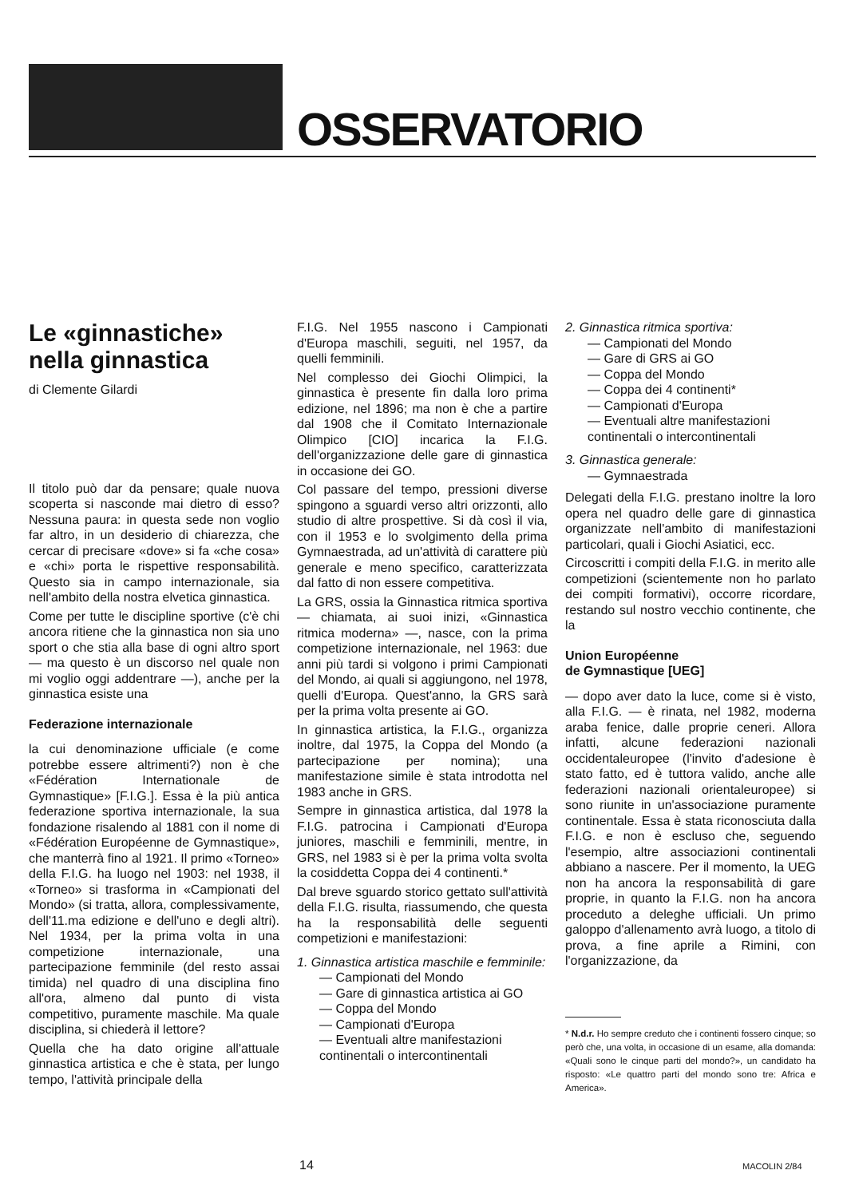OSSERVATORIO
Le «ginnastiche» nella ginnastica
di Clemente Gilardi
Il titolo può dar da pensare; quale nuova scoperta si nasconde mai dietro di esso? Nessuna paura: in questa sede non voglio far altro, in un desiderio di chiarezza, che cercar di precisare «dove» si fa «che cosa» e «chi» porta le rispettive responsabilità. Questo sia in campo internazionale, sia nell'ambito della nostra elvetica ginnastica.
Come per tutte le discipline sportive (c'è chi ancora ritiene che la ginnastica non sia uno sport o che stia alla base di ogni altro sport — ma questo è un discorso nel quale non mi voglio oggi addentrare —), anche per la ginnastica esiste una
Federazione internazionale
la cui denominazione ufficiale (e come potrebbe essere altrimenti?) non è che «Fédération Internationale de Gymnastique» [F.I.G.]. Essa è la più antica federazione sportiva internazionale, la sua fondazione risalendo al 1881 con il nome di «Fédération Européenne de Gymnastique», che manterrà fino al 1921. Il primo «Torneo» della F.I.G. ha luogo nel 1903: nel 1938, il «Torneo» si trasforma in «Campionati del Mondo» (si tratta, allora, complessivamente, dell'11.ma edizione e dell'uno e degli altri). Nel 1934, per la prima volta in una competizione internazionale, una partecipazione femminile (del resto assai timida) nel quadro di una disciplina fino all'ora, almeno dal punto di vista competitivo, puramente maschile. Ma quale disciplina, si chiederà il lettore?
Quella che ha dato origine all'attuale ginnastica artistica e che è stata, per lungo tempo, l'attività principale della
F.I.G. Nel 1955 nascono i Campionati d'Europa maschili, seguiti, nel 1957, da quelli femminili.
Nel complesso dei Giochi Olimpici, la ginnastica è presente fin dalla loro prima edizione, nel 1896; ma non è che a partire dal 1908 che il Comitato Internazionale Olimpico [CIO] incarica la F.I.G. dell'organizzazione delle gare di ginnastica in occasione dei GO.
Col passare del tempo, pressioni diverse spingono a sguardi verso altri orizzonti, allo studio di altre prospettive. Si dà così il via, con il 1953 e lo svolgimento della prima Gymnaestrada, ad un'attività di carattere più generale e meno specifico, caratterizzata dal fatto di non essere competitiva.
La GRS, ossia la Ginnastica ritmica sportiva — chiamata, ai suoi inizi, «Ginnastica ritmica moderna» —, nasce, con la prima competizione internazionale, nel 1963: due anni più tardi si volgono i primi Campionati del Mondo, ai quali si aggiungono, nel 1978, quelli d'Europa. Quest'anno, la GRS sarà per la prima volta presente ai GO.
In ginnastica artistica, la F.I.G., organizza inoltre, dal 1975, la Coppa del Mondo (a partecipazione per nomina); una manifestazione simile è stata introdotta nel 1983 anche in GRS.
Sempre in ginnastica artistica, dal 1978 la F.I.G. patrocina i Campionati d'Europa juniores, maschili e femminili, mentre, in GRS, nel 1983 si è per la prima volta svolta la cosiddetta Coppa dei 4 continenti.*
Dal breve sguardo storico gettato sull'attività della F.I.G. risulta, riassumendo, che questa ha la responsabilità delle seguenti competizioni e manifestazioni:
1. Ginnastica artistica maschile e femminile:
— Campionati del Mondo
— Gare di ginnastica artistica ai GO
— Coppa del Mondo
— Campionati d'Europa
— Eventuali altre manifestazioni continentali o intercontinentali
2. Ginnastica ritmica sportiva:
— Campionati del Mondo
— Gare di GRS ai GO
— Coppa del Mondo
— Coppa dei 4 continenti*
— Campionati d'Europa
— Eventuali altre manifestazioni continentali o intercontinentali
3. Ginnastica generale:
— Gymnaestrada
Delegati della F.I.G. prestano inoltre la loro opera nel quadro delle gare di ginnastica organizzate nell'ambito di manifestazioni particolari, quali i Giochi Asiatici, ecc.
Circoscritti i compiti della F.I.G. in merito alle competizioni (scientemente non ho parlato dei compiti formativi), occorre ricordare, restando sul nostro vecchio continente, che la
Union Européenne
de Gymnastique [UEG]
— dopo aver dato la luce, come si è visto, alla F.I.G. — è rinata, nel 1982, moderna araba fenice, dalle proprie ceneri. Allora infatti, alcune federazioni nazionali occidentaleuropee (l'invito d'adesione è stato fatto, ed è tuttora valido, anche alle federazioni nazionali orientaleuropee) si sono riunite in un'associazione puramente continentale. Essa è stata riconosciuta dalla F.I.G. e non è escluso che, seguendo l'esempio, altre associazioni continentali abbiano a nascere. Per il momento, la UEG non ha ancora la responsabilità di gare proprie, in quanto la F.I.G. non ha ancora proceduto a deleghe ufficiali. Un primo galoppo d'allenamento avrà luogo, a titolo di prova, a fine aprile a Rimini, con l'organizzazione, da
* N.d.r. Ho sempre creduto che i continenti fossero cinque; so però che, una volta, in occasione di un esame, alla domanda: «Quali sono le cinque parti del mondo?», un candidato ha risposto: «Le quattro parti del mondo sono tre: Africa e America».
14 MACOLIN 2/84